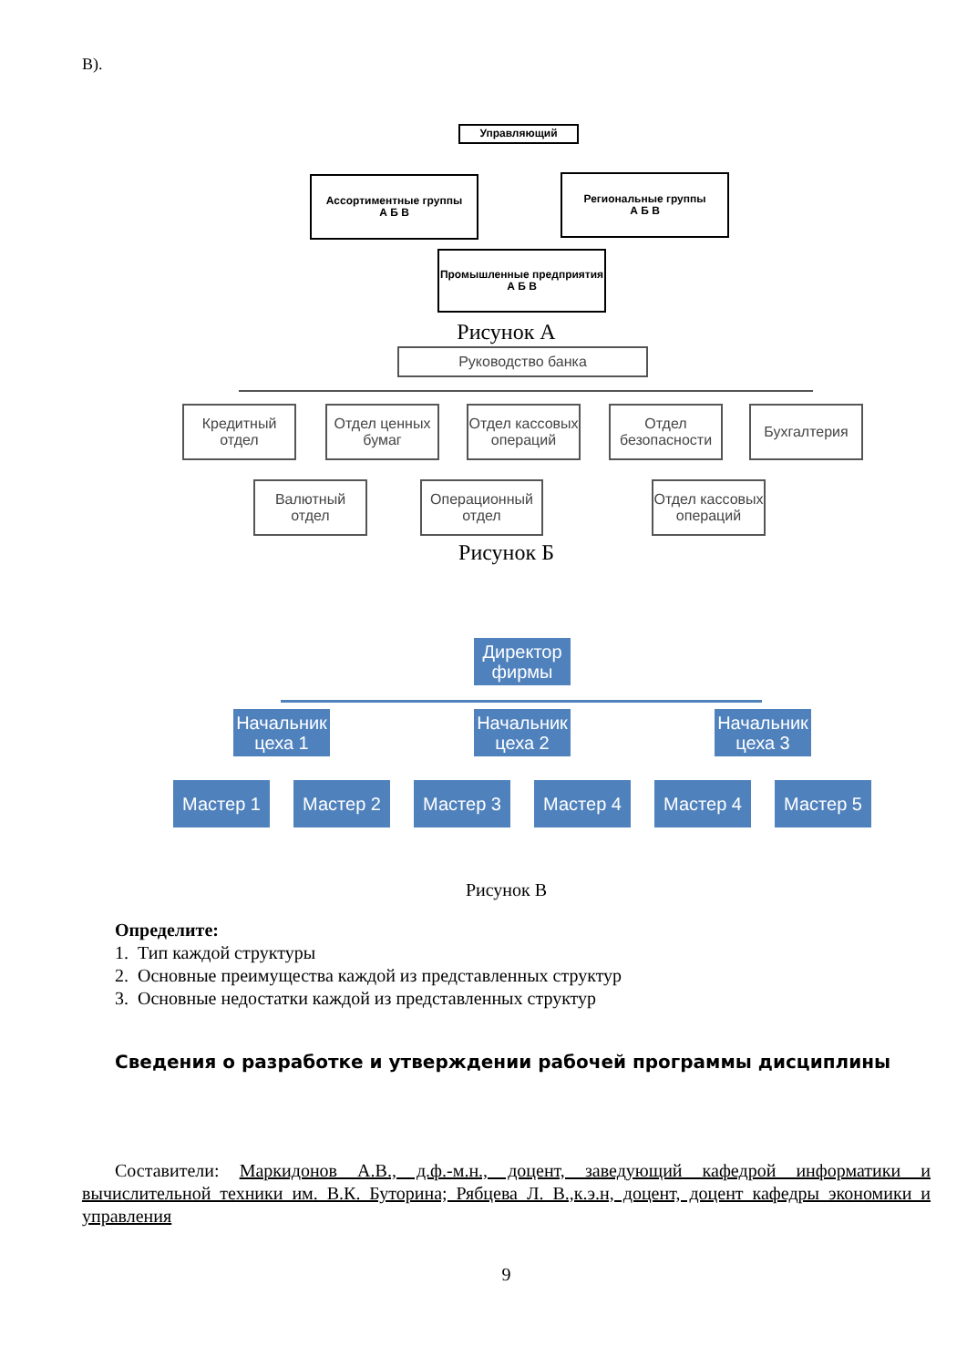В).
Управляющий
Ассортиментные группы
А Б В
Региональные группы
А Б В
Промышленные предприятия
А Б В
Рисунок А
Руководство банка
Кредитный отдел
Отдел ценных бумаг
Отдел кассовых операций
Отдел безопасности
Бухгалтерия
Валютный отдел
Операционный отдел
Отдел кассовых операций
Рисунок Б
Директор фирмы
Начальник цеха 1
Начальник цеха 2
Начальник цеха 3
Мастер 1 Мастер 2 Мастер 3 Мастер 4 Мастер 4 Мастер 5
Рисунок В
Определите:
1. Тип каждой структуры
2. Основные преимущества каждой из представленных структур
3. Основные недостатки каждой из представленных структур
Сведения о разработке и утверждении рабочей программы дисциплины
Составители: Маркидонов А.В., д.ф.-м.н., доцент, заведующий кафедрой информатики и вычислительной техники им. В.К. Буторина; Рябцева Л. В.,к.э.н, доцент, доцент кафедры экономики и управления
9